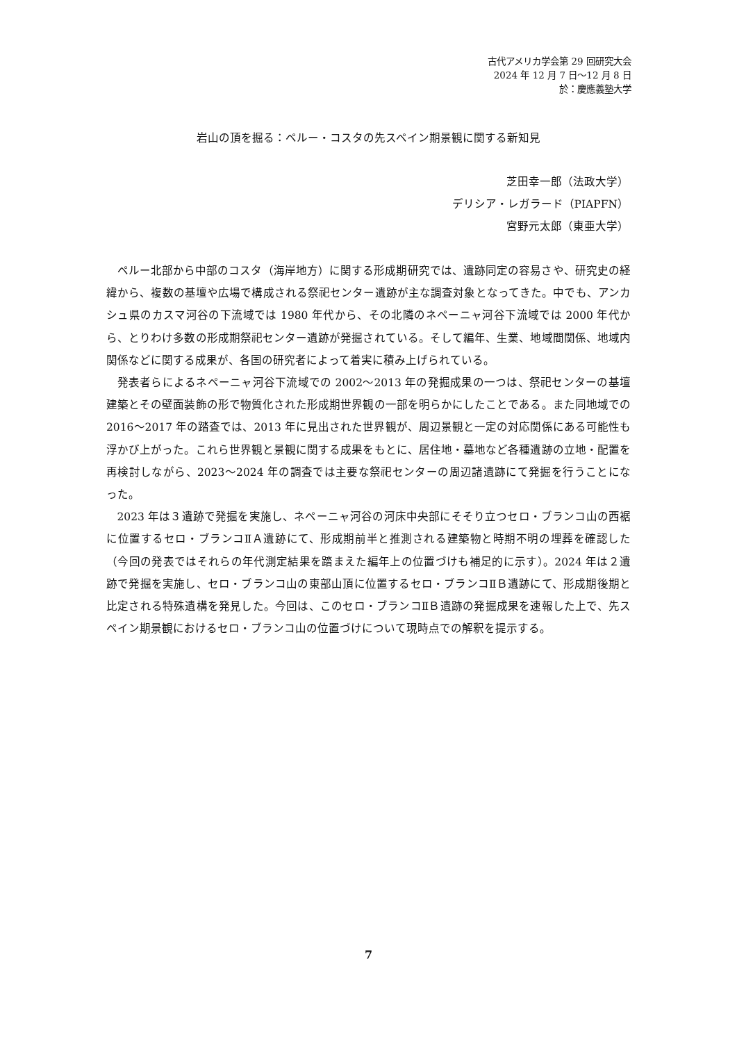古代アメリカ学会第 29 回研究大会
2024 年 12 月 7 日～12 月 8 日
於：慶應義塾大学
岩山の頂を掘る：ペルー・コスタの先スペイン期景観に関する新知見
芝田幸一郎（法政大学）
デリシア・レガラード（PIAPFN）
宮野元太郎（東亜大学）
ペルー北部から中部のコスタ（海岸地方）に関する形成期研究では、遺跡同定の容易さや、研究史の経緯から、複数の基壇や広場で構成される祭祀センター遺跡が主な調査対象となってきた。中でも、アンカシュ県のカスマ河谷の下流域では 1980 年代から、その北隣のネペーニャ河谷下流域では 2000 年代から、とりわけ多数の形成期祭祀センター遺跡が発掘されている。そして編年、生業、地域間関係、地域内関係などに関する成果が、各国の研究者によって着実に積み上げられている。
発表者らによるネペーニャ河谷下流域での 2002～2013 年の発掘成果の一つは、祭祀センターの基壇建築とその壁面装飾の形で物質化された形成期世界観の一部を明らかにしたことである。また同地域での 2016～2017 年の踏査では、2013 年に見出された世界観が、周辺景観と一定の対応関係にある可能性も浮かび上がった。これら世界観と景観に関する成果をもとに、居住地・墓地など各種遺跡の立地・配置を再検討しながら、2023～2024 年の調査では主要な祭祀センターの周辺諸遺跡にて発掘を行うことになった。
2023 年は３遺跡で発掘を実施し、ネペーニャ河谷の河床中央部にそそり立つセロ・ブランコ山の西裾に位置するセロ・ブランコⅡＡ遺跡にて、形成期前半と推測される建築物と時期不明の埋葬を確認した（今回の発表ではそれらの年代測定結果を踏まえた編年上の位置づけも補足的に示す）。2024 年は２遺跡で発掘を実施し、セロ・ブランコ山の東部山頂に位置するセロ・ブランコⅡＢ遺跡にて、形成期後期と比定される特殊遺構を発見した。今回は、このセロ・ブランコⅡＢ遺跡の発掘成果を速報した上で、先スペイン期景観におけるセロ・ブランコ山の位置づけについて現時点での解釈を提示する。
7